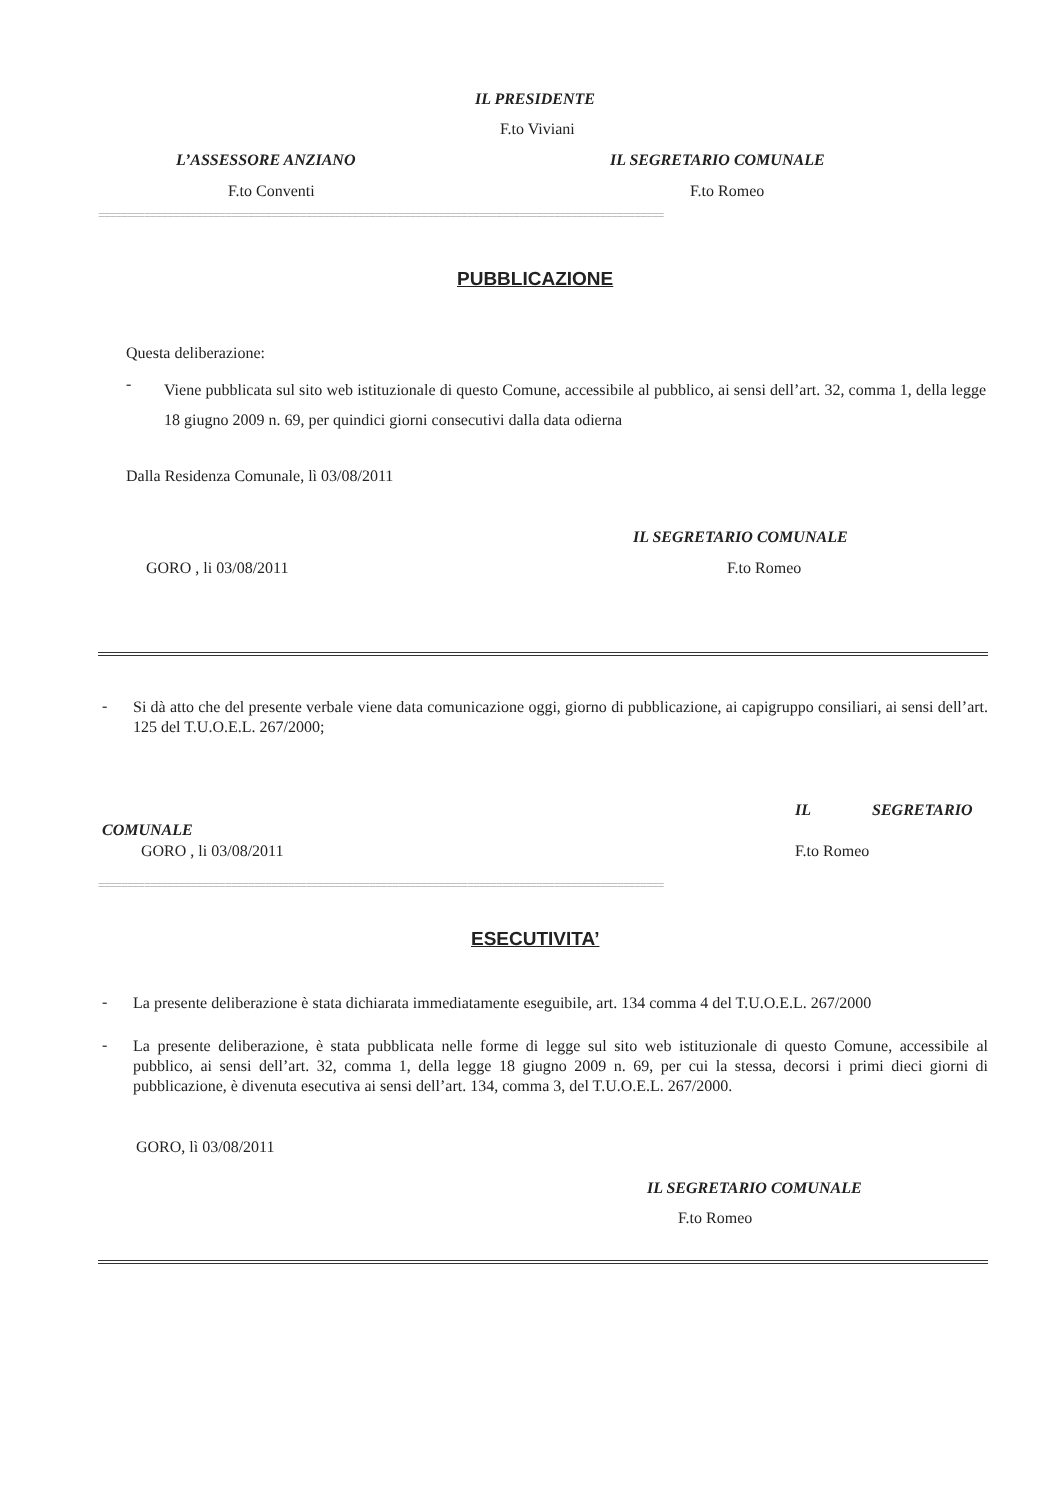IL PRESIDENTE
F.to Viviani
L’ASSESSORE ANZIANO IL SEGRETARIO COMUNALE
F.to Conventi F.to Romeo
==================================================================================================
PUBBLICAZIONE
Questa deliberazione:
-
Viene pubblicata sul sito web istituzionale di questo Comune, accessibile al pubblico, ai sensi dell’art. 32, comma 1, della legge 18 giugno 2009 n. 69, per quindici giorni consecutivi dalla data odierna
Dalla Residenza Comunale, lì 03/08/2011
IL SEGRETARIO COMUNALE
GORO , li 03/08/2011 F.to Romeo
-
Si dà atto che del presente verbale viene data comunicazione oggi, giorno di pubblicazione, ai capigruppo consiliari, ai sensi dell’art. 125 del T.U.O.E.L. 267/2000;
IL SEGRETARIO
COMUNALE
GORO , li 03/08/2011 F.to Romeo
==================================================================================================
ESECUTIVITA’
-
La presente deliberazione è stata dichiarata immediatamente eseguibile, art. 134 comma 4 del T.U.O.E.L. 267/2000
-
La presente deliberazione, è stata pubblicata nelle forme di legge sul sito web istituzionale di questo Comune, accessibile al pubblico, ai sensi dell’art. 32, comma 1, della legge 18 giugno 2009 n. 69, per cui la stessa, decorsi i primi dieci giorni di pubblicazione, è divenuta esecutiva ai sensi dell’art. 134, comma 3, del T.U.O.E.L. 267/2000.
GORO, lì 03/08/2011
IL SEGRETARIO COMUNALE
F.to Romeo